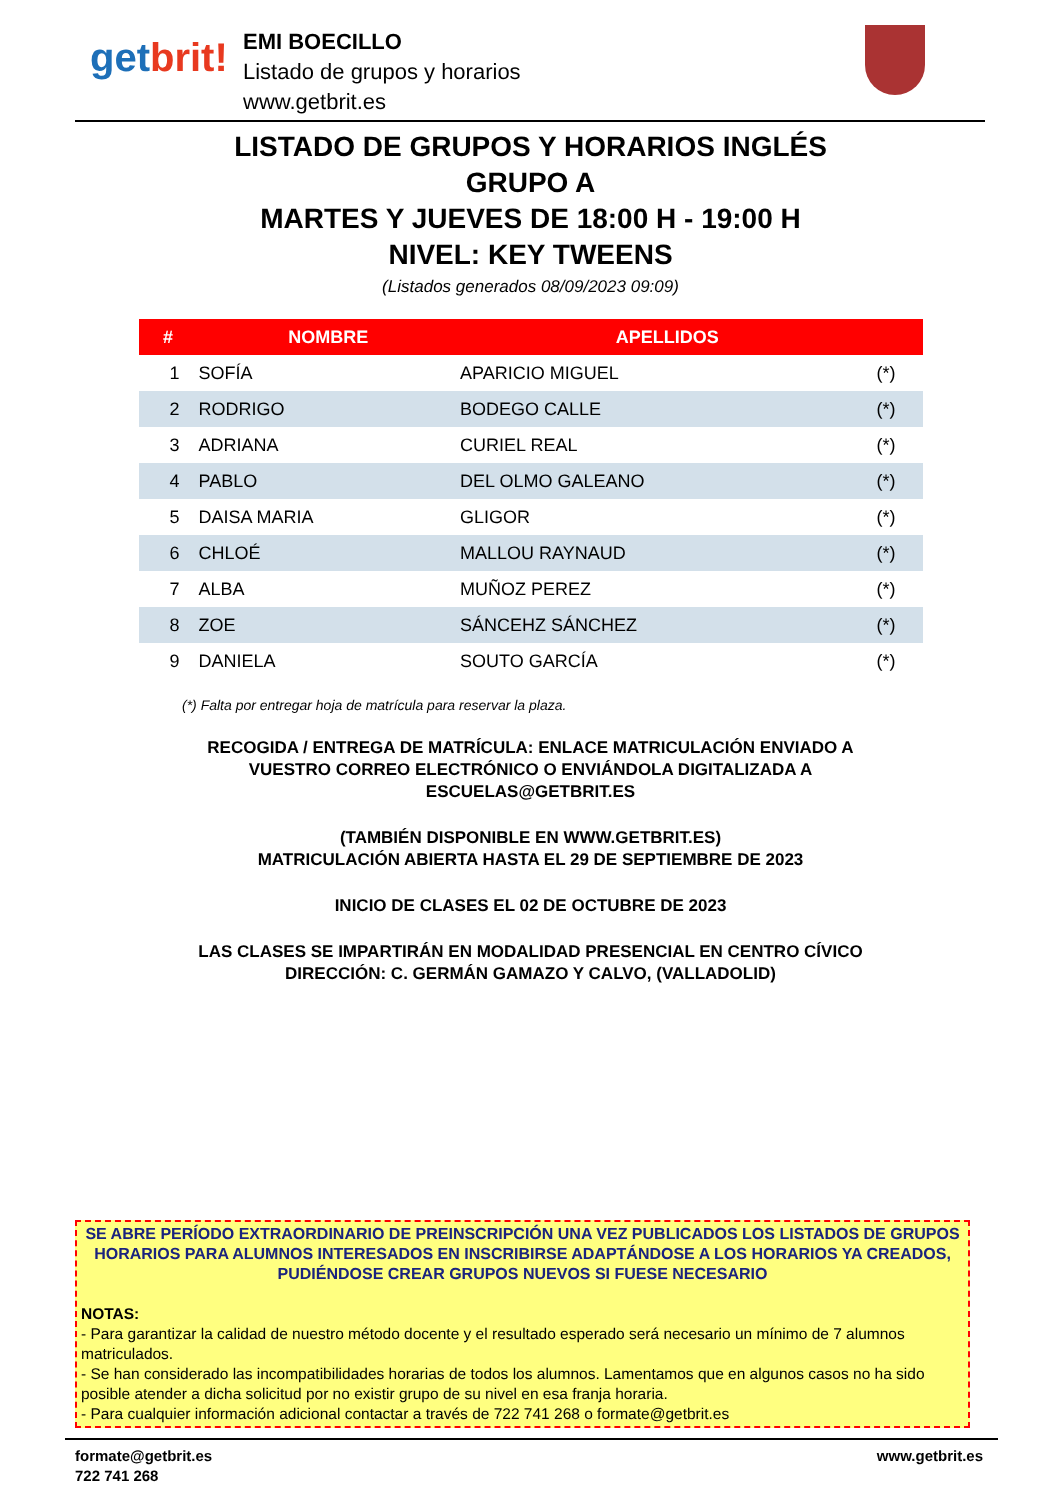getbrit!
EMI BOECILLO
Listado de grupos y horarios
www.getbrit.es
LISTADO DE GRUPOS Y HORARIOS INGLÉS
GRUPO A
MARTES Y JUEVES DE 18:00 H - 19:00 H
NIVEL: KEY TWEENS
(Listados generados 08/09/2023 09:09)
| # | NOMBRE | APELLIDOS | |
| --- | --- | --- | --- |
| 1 | SOFÍA | APARICIO MIGUEL | (*) |
| 2 | RODRIGO | BODEGO CALLE | (*) |
| 3 | ADRIANA | CURIEL REAL | (*) |
| 4 | PABLO | DEL OLMO GALEANO | (*) |
| 5 | DAISA MARIA | GLIGOR | (*) |
| 6 | CHLOÉ | MALLOU RAYNAUD | (*) |
| 7 | ALBA | MUÑOZ PEREZ | (*) |
| 8 | ZOE | SÁNCEHZ SÁNCHEZ | (*) |
| 9 | DANIELA | SOUTO GARCÍA | (*) |
(*) Falta por entregar hoja de matrícula para reservar la plaza.
RECOGIDA / ENTREGA DE MATRÍCULA: ENLACE MATRICULACIÓN ENVIADO A
VUESTRO CORREO ELECTRÓNICO O ENVIÁNDOLA DIGITALIZADA A
ESCUELAS@GETBRIT.ES
(TAMBIÉN DISPONIBLE EN WWW.GETBRIT.ES)
MATRICULACIÓN ABIERTA HASTA EL 29 DE SEPTIEMBRE DE 2023
INICIO DE CLASES EL 02 DE OCTUBRE DE 2023
LAS CLASES SE IMPARTIRÁN EN MODALIDAD PRESENCIAL EN CENTRO CÍVICO
DIRECCIÓN: C. GERMÁN GAMAZO Y CALVO, (VALLADOLID)
SE ABRE PERÍODO EXTRAORDINARIO DE PREINSCRIPCIÓN UNA VEZ PUBLICADOS LOS LISTADOS DE GRUPOS HORARIOS PARA ALUMNOS INTERESADOS EN INSCRIBIRSE ADAPTÁNDOSE A LOS HORARIOS YA CREADOS, PUDIÉNDOSE CREAR GRUPOS NUEVOS SI FUESE NECESARIO
NOTAS:
- Para garantizar la calidad de nuestro método docente y el resultado esperado será necesario un mínimo de 7 alumnos matriculados.
- Se han considerado las incompatibilidades horarias de todos los alumnos. Lamentamos que en algunos casos no ha sido posible atender a dicha solicitud por no existir grupo de su nivel en esa franja horaria.
- Para cualquier información adicional contactar a través de 722 741 268 o formate@getbrit.es
formate@getbrit.es www.getbrit.es
722 741 268